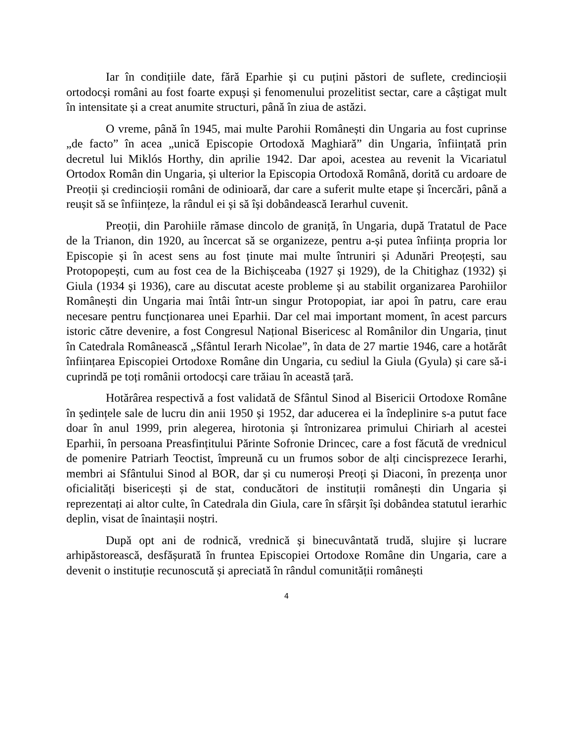Iar în condițiile date, fără Eparhie și cu puțini păstori de suflete, credincioșii ortodocși români au fost foarte expuși și fenomenului prozelitist sectar, care a câștigat mult în intensitate și a creat anumite structuri, până în ziua de astăzi.
O vreme, până în 1945, mai multe Parohii Românești din Ungaria au fost cuprinse „de facto” în acea „unică Episcopie Ortodoxă Maghiară” din Ungaria, înființată prin decretul lui Miklós Horthy, din aprilie 1942. Dar apoi, acestea au revenit la Vicariatul Ortodox Român din Ungaria, și ulterior la Episcopia Ortodoxă Română, dorită cu ardoare de Preoții și credincioșii români de odinioară, dar care a suferit multe etape și încercări, până a reușit să se înființeze, la rândul ei și să își dobândească Ierarhul cuvenit.
Preoții, din Parohiile rămase dincolo de graniță, în Ungaria, după Tratatul de Pace de la Trianon, din 1920, au încercat să se organizeze, pentru a-și putea înființa propria lor Episcopie și în acest sens au fost ținute mai multe întruniri și Adunări Preoțești, sau Protopopești, cum au fost cea de la Bichișceaba (1927 și 1929), de la Chitighaz (1932) și Giula (1934 și 1936), care au discutat aceste probleme și au stabilit organizarea Parohiilor Românești din Ungaria mai întâi într-un singur Protopopiat, iar apoi în patru, care erau necesare pentru funcționarea unei Eparhii. Dar cel mai important moment, în acest parcurs istoric către devenire, a fost Congresul Național Bisericesc al Românilor din Ungaria, ținut în Catedrala Românească „Sfântul Ierarh Nicolae”, în data de 27 martie 1946, care a hotărât înființarea Episcopiei Ortodoxe Române din Ungaria, cu sediul la Giula (Gyula) și care să-i cuprindă pe toți românii ortodocși care trăiau în această țară.
Hotărârea respectivă a fost validată de Sfântul Sinod al Bisericii Ortodoxe Române în ședințele sale de lucru din anii 1950 și 1952, dar aducerea ei la îndeplinire s-a putut face doar în anul 1999, prin alegerea, hirotonia și întronizarea primului Chiriarh al acestei Eparhii, în persoana Preasfințitului Părinte Sofronie Drincec, care a fost făcută de vrednicul de pomenire Patriarh Teoctist, împreună cu un frumos sobor de alți cincisprezece Ierarhi, membri ai Sfântului Sinod al BOR, dar și cu numeroși Preoți și Diaconi, în prezența unor oficialități bisericești și de stat, conducători de instituții românești din Ungaria și reprezentați ai altor culte, în Catedrala din Giula, care în sfârșit își dobândea statutul ierarhic deplin, visat de înaintașii noștri.
După opt ani de rodnică, vrednică și binecuvântată trudă, slujire și lucrare arhipăstorească, desfășurată în fruntea Episcopiei Ortodoxe Române din Ungaria, care a devenit o instituție recunoscută și apreciată în rândul comunității românești
4